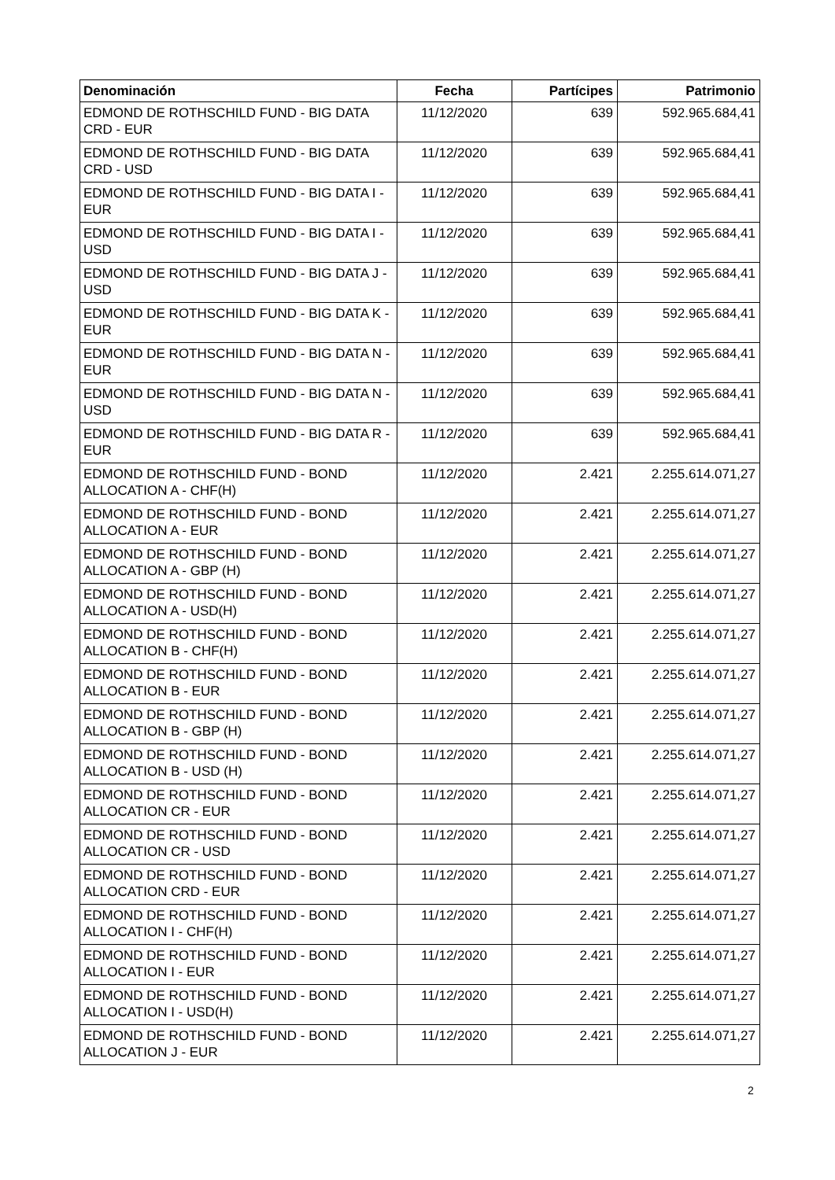| Denominación | Fecha | Partícipes | Patrimonio |
| --- | --- | --- | --- |
| EDMOND DE ROTHSCHILD FUND - BIG DATA CRD - EUR | 11/12/2020 | 639 | 592.965.684,41 |
| EDMOND DE ROTHSCHILD FUND - BIG DATA CRD - USD | 11/12/2020 | 639 | 592.965.684,41 |
| EDMOND DE ROTHSCHILD FUND - BIG DATA I - EUR | 11/12/2020 | 639 | 592.965.684,41 |
| EDMOND DE ROTHSCHILD FUND - BIG DATA I - USD | 11/12/2020 | 639 | 592.965.684,41 |
| EDMOND DE ROTHSCHILD FUND - BIG DATA J - USD | 11/12/2020 | 639 | 592.965.684,41 |
| EDMOND DE ROTHSCHILD FUND - BIG DATA K - EUR | 11/12/2020 | 639 | 592.965.684,41 |
| EDMOND DE ROTHSCHILD FUND - BIG DATA N - EUR | 11/12/2020 | 639 | 592.965.684,41 |
| EDMOND DE ROTHSCHILD FUND - BIG DATA N - USD | 11/12/2020 | 639 | 592.965.684,41 |
| EDMOND DE ROTHSCHILD FUND - BIG DATA R - EUR | 11/12/2020 | 639 | 592.965.684,41 |
| EDMOND DE ROTHSCHILD FUND - BOND ALLOCATION A - CHF(H) | 11/12/2020 | 2.421 | 2.255.614.071,27 |
| EDMOND DE ROTHSCHILD FUND - BOND ALLOCATION A - EUR | 11/12/2020 | 2.421 | 2.255.614.071,27 |
| EDMOND DE ROTHSCHILD FUND - BOND ALLOCATION A - GBP (H) | 11/12/2020 | 2.421 | 2.255.614.071,27 |
| EDMOND DE ROTHSCHILD FUND - BOND ALLOCATION A - USD(H) | 11/12/2020 | 2.421 | 2.255.614.071,27 |
| EDMOND DE ROTHSCHILD FUND - BOND ALLOCATION B - CHF(H) | 11/12/2020 | 2.421 | 2.255.614.071,27 |
| EDMOND DE ROTHSCHILD FUND - BOND ALLOCATION B - EUR | 11/12/2020 | 2.421 | 2.255.614.071,27 |
| EDMOND DE ROTHSCHILD FUND - BOND ALLOCATION B - GBP (H) | 11/12/2020 | 2.421 | 2.255.614.071,27 |
| EDMOND DE ROTHSCHILD FUND - BOND ALLOCATION B - USD (H) | 11/12/2020 | 2.421 | 2.255.614.071,27 |
| EDMOND DE ROTHSCHILD FUND - BOND ALLOCATION CR - EUR | 11/12/2020 | 2.421 | 2.255.614.071,27 |
| EDMOND DE ROTHSCHILD FUND - BOND ALLOCATION CR - USD | 11/12/2020 | 2.421 | 2.255.614.071,27 |
| EDMOND DE ROTHSCHILD FUND - BOND ALLOCATION CRD - EUR | 11/12/2020 | 2.421 | 2.255.614.071,27 |
| EDMOND DE ROTHSCHILD FUND - BOND ALLOCATION I - CHF(H) | 11/12/2020 | 2.421 | 2.255.614.071,27 |
| EDMOND DE ROTHSCHILD FUND - BOND ALLOCATION I - EUR | 11/12/2020 | 2.421 | 2.255.614.071,27 |
| EDMOND DE ROTHSCHILD FUND - BOND ALLOCATION I - USD(H) | 11/12/2020 | 2.421 | 2.255.614.071,27 |
| EDMOND DE ROTHSCHILD FUND - BOND ALLOCATION J - EUR | 11/12/2020 | 2.421 | 2.255.614.071,27 |
2